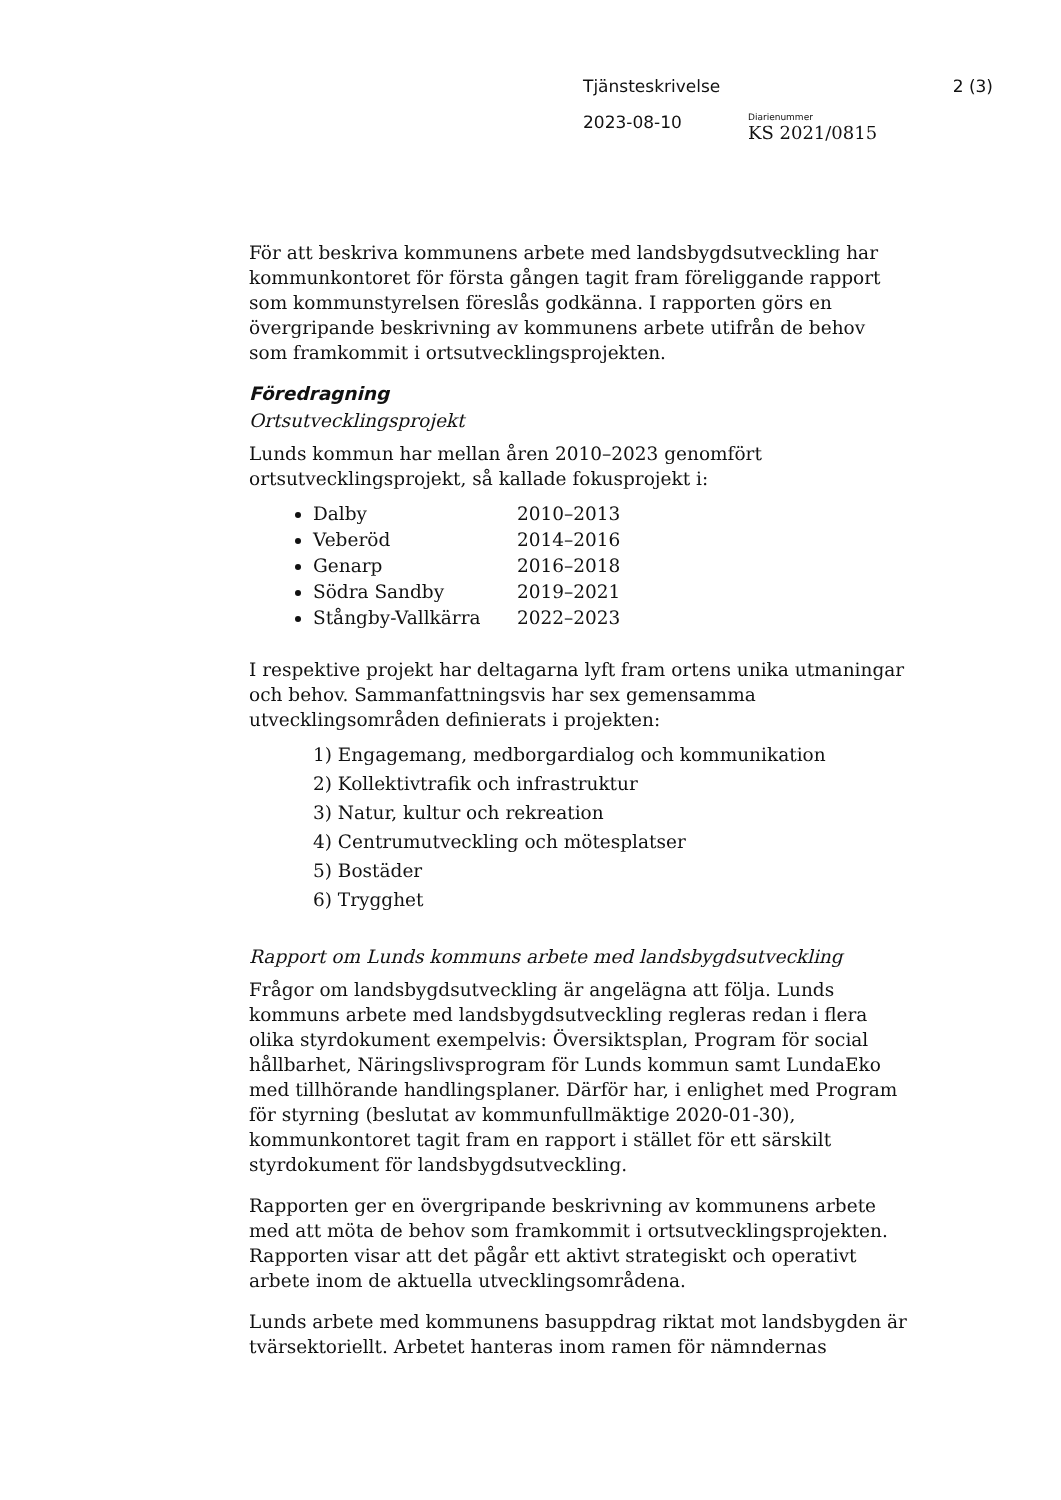Tjänsteskrivelse 2 (3)
2023-08-10
Diarienummer
KS 2021/0815
För att beskriva kommunens arbete med landsbygdsutveckling har kommunkontoret för första gången tagit fram föreliggande rapport som kommunstyrelsen föreslås godkänna. I rapporten görs en övergripande beskrivning av kommunens arbete utifrån de behov som framkommit i ortsutvecklingsprojekten.
Föredragning
Ortsutvecklingsprojekt
Lunds kommun har mellan åren 2010–2023 genomfört ortsutvecklingsprojekt, så kallade fokusprojekt i:
Dalby 2010–2013
Veberöd 2014–2016
Genarp 2016–2018
Södra Sandby 2019–2021
Stångby-Vallkärra 2022–2023
I respektive projekt har deltagarna lyft fram ortens unika utmaningar och behov. Sammanfattningsvis har sex gemensamma utvecklingsområden definierats i projekten:
1) Engagemang, medborgardialog och kommunikation
2) Kollektivtrafik och infrastruktur
3) Natur, kultur och rekreation
4) Centrumutveckling och mötesplatser
5) Bostäder
6) Trygghet
Rapport om Lunds kommuns arbete med landsbygdsutveckling
Frågor om landsbygdsutveckling är angelägna att följa. Lunds kommuns arbete med landsbygdsutveckling regleras redan i flera olika styrdokument exempelvis: Översiktsplan, Program för social hållbarhet, Näringslivsprogram för Lunds kommun samt LundaEko med tillhörande handlingsplaner. Därför har, i enlighet med Program för styrning (beslutat av kommunfullmäktige 2020-01-30), kommunkontoret tagit fram en rapport i stället för ett särskilt styrdokument för landsbygdsutveckling.
Rapporten ger en övergripande beskrivning av kommunens arbete med att möta de behov som framkommit i ortsutvecklingsprojekten. Rapporten visar att det pågår ett aktivt strategiskt och operativt arbete inom de aktuella utvecklingsområdena.
Lunds arbete med kommunens basuppdrag riktat mot landsbygden är tvärsektoriellt. Arbetet hanteras inom ramen för nämndernas